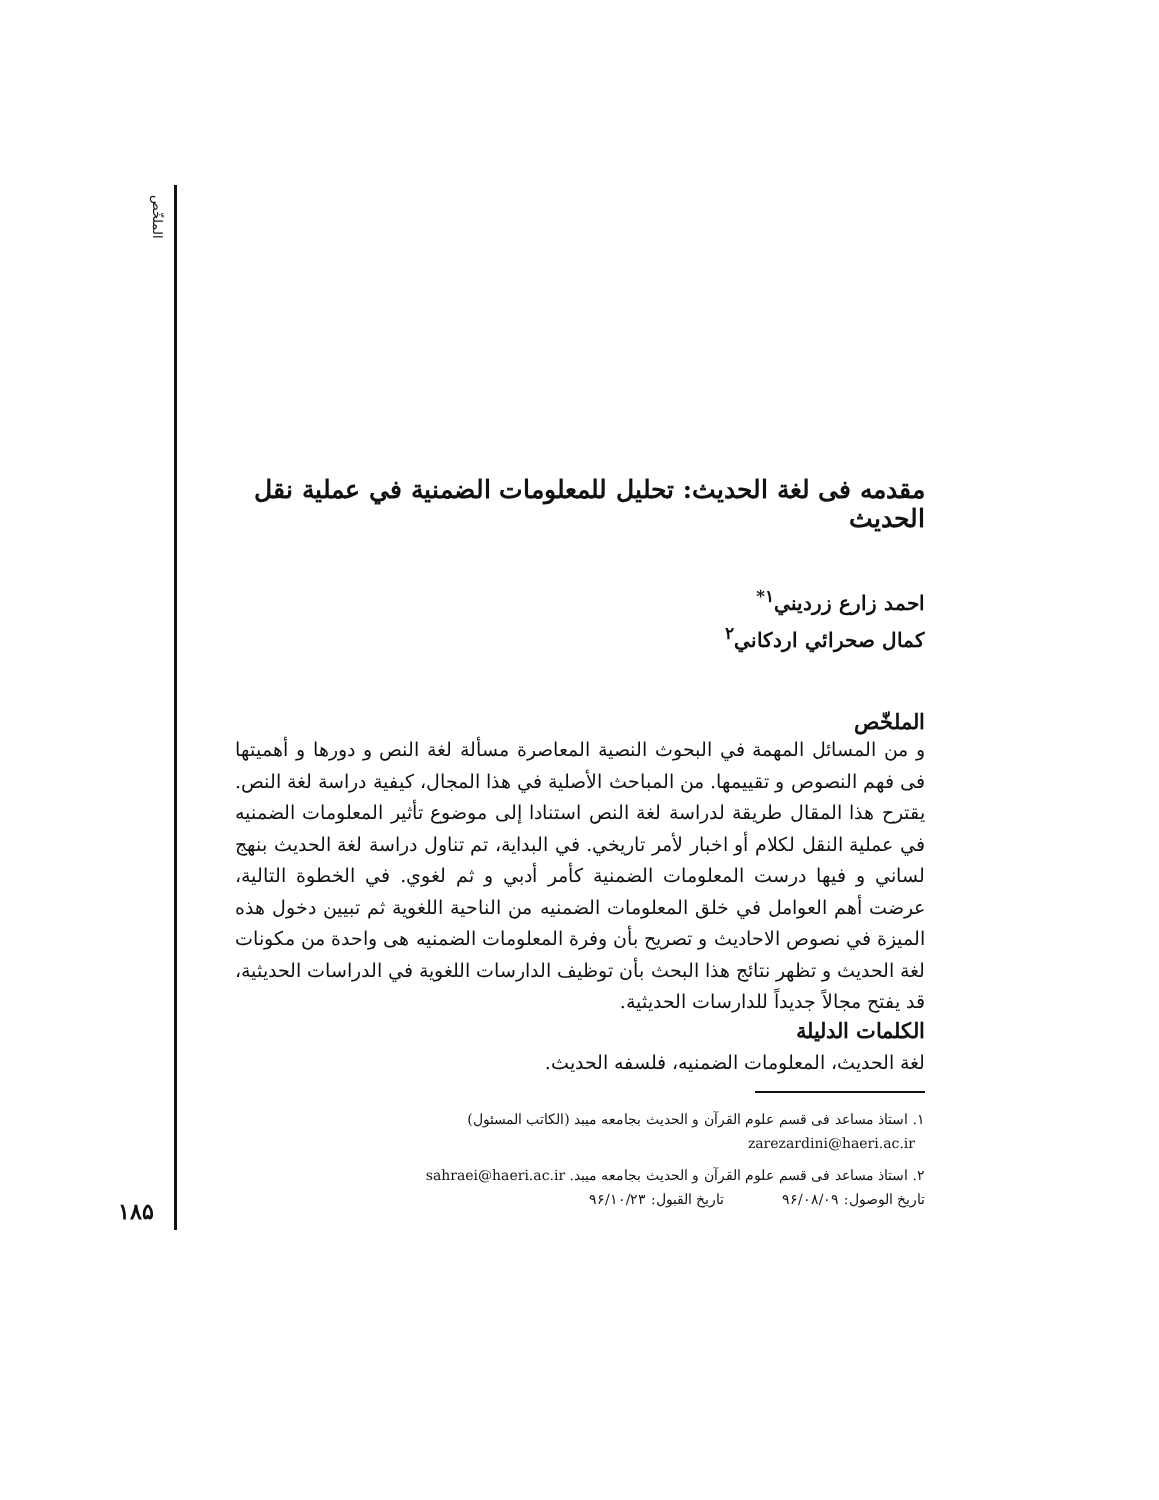الملخّص
مقدمه فى لغة الحديث: تحليل للمعلومات الضمنية في عملية نقل الحديث
احمد زارع زرديني<sup>۱*</sup>
كمال صحرائي اردكاني<sup>۲</sup>
الملخّص
و من المسائل المهمة في البحوث النصية المعاصرة مسألة لغة النص و دورها و أهميتها فى فهم النصوص و تقييمها. من المباحث الأصلية في هذا المجال، كيفية دراسة لغة النص. يقترح هذا المقال طريقة لدراسة لغة النص استنادا إلى موضوع تأثير المعلومات الضمنيه في عملية النقل لكلام أو اخبار لأمر تاريخي. في البداية، تم تناول دراسة لغة الحديث بنهج لساني و فيها درست المعلومات الضمنية كأمر أدبي و ثم لغوي. في الخطوة التالية، عرضت أهم العوامل في خلق المعلومات الضمنيه من الناحية اللغوية ثم تبيين دخول هذه الميزة في نصوص الاحاديث و تصريح بأن وفرة المعلومات الضمنيه هى واحدة من مكونات لغة الحديث و تظهر نتائج هذا البحث بأن توظيف الدارسات اللغوية في الدراسات الحديثية، قد يفتح مجالاً جديداً للدارسات الحديثية.
الكلمات الدليلة
لغة الحديث، المعلومات الضمنيه، فلسفه الحديث.
۱. استاذ مساعد فى قسم علوم القرآن و الحديث بجامعه ميبد (الكاتب المسئول)
zarezardini@haeri.ac.ir
۲. استاذ مساعد فى قسم علوم القرآن و الحديث بجامعه ميبد. sahraei@haeri.ac.ir
تاريخ الوصول: ۹۶/۰۸/۰۹ تاريخ القبول: ۹۶/۱۰/۲۳
۱۸۵